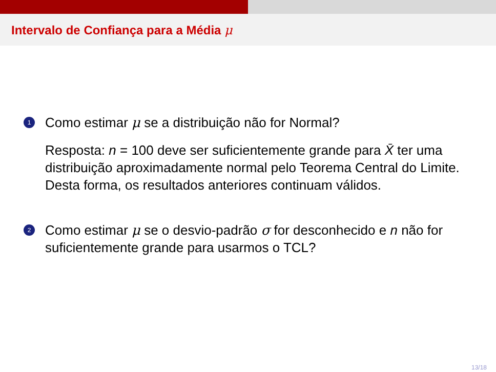Intervalo de Confiança para a Média μ
1
Como estimar μ se a distribuição não for Normal?
Resposta: n = 100 deve ser suficientemente grande para X̄ ter uma distribuição aproximadamente normal pelo Teorema Central do Limite. Desta forma, os resultados anteriores continuam válidos.
2
Como estimar μ se o desvio-padrão σ for desconhecido e n não for suficientemente grande para usarmos o TCL?
13/18